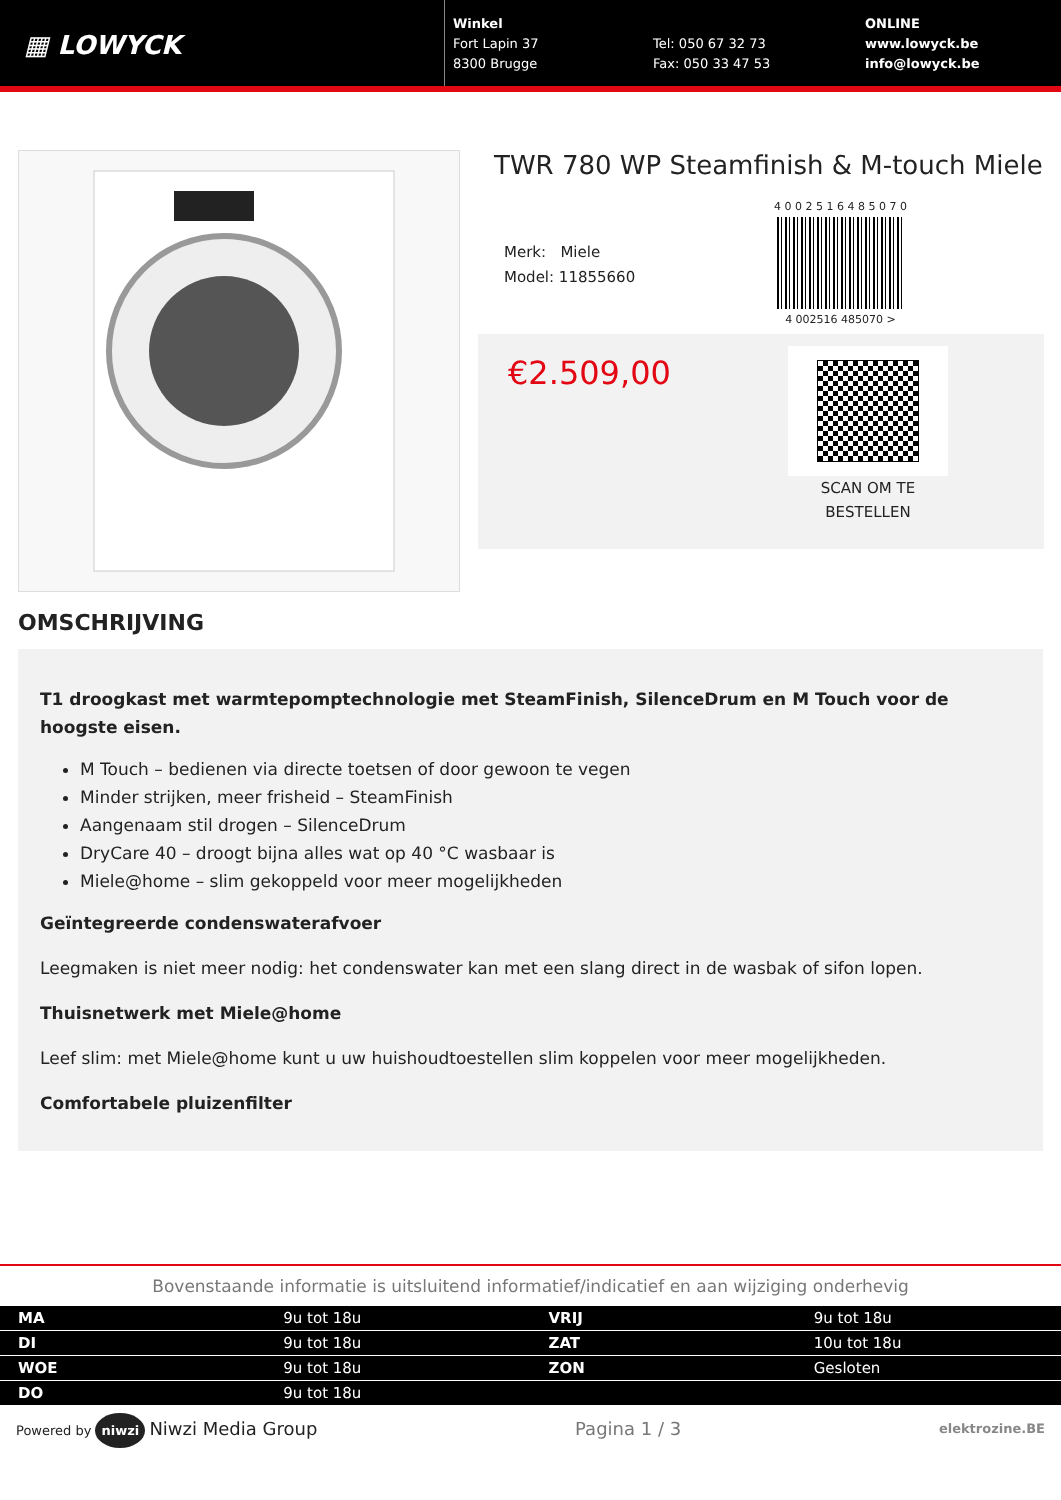▦ LOWYCK
Winkel
Fort Lapin 37
8300 Brugge
Tel: 050 67 32 73
Fax: 050 33 47 53
ONLINE
www.lowyck.be
info@lowyck.be
TWR 780 WP Steamfinish & M-touch Miele
Merk: Miele
Model: 11855660
4 0 0 2 5 1 6 4 8 5 0 7 0
4 002516 485070 >
€2.509,00
SCAN OM TE
BESTELLEN
OMSCHRIJVING
T1 droogkast met warmtepomptechnologie met SteamFinish, SilenceDrum en M Touch voor de hoogste eisen.
M Touch – bedienen via directe toetsen of door gewoon te vegen
Minder strijken, meer frisheid – SteamFinish
Aangenaam stil drogen – SilenceDrum
DryCare 40 – droogt bijna alles wat op 40 °C wasbaar is
Miele@home – slim gekoppeld voor meer mogelijkheden
Geïntegreerde condenswaterafvoer
Leegmaken is niet meer nodig: het condenswater kan met een slang direct in de wasbak of sifon lopen.
Thuisnetwerk met Miele@home
Leef slim: met Miele@home kunt u uw huishoudtoestellen slim koppelen voor meer mogelijkheden.
Comfortabele pluizenfilter
Bovenstaande informatie is uitsluitend informatief/indicatief en aan wijziging onderhevig
| MA | 9u tot 18u | VRIJ | 9u tot 18u |
| DI | 9u tot 18u | ZAT | 10u tot 18u |
| WOE | 9u tot 18u | ZON | Gesloten |
| DO | 9u tot 18u | | |
Powered by niwzi Niwzi Media Group Pagina 1 / 3 elektrozine.BE